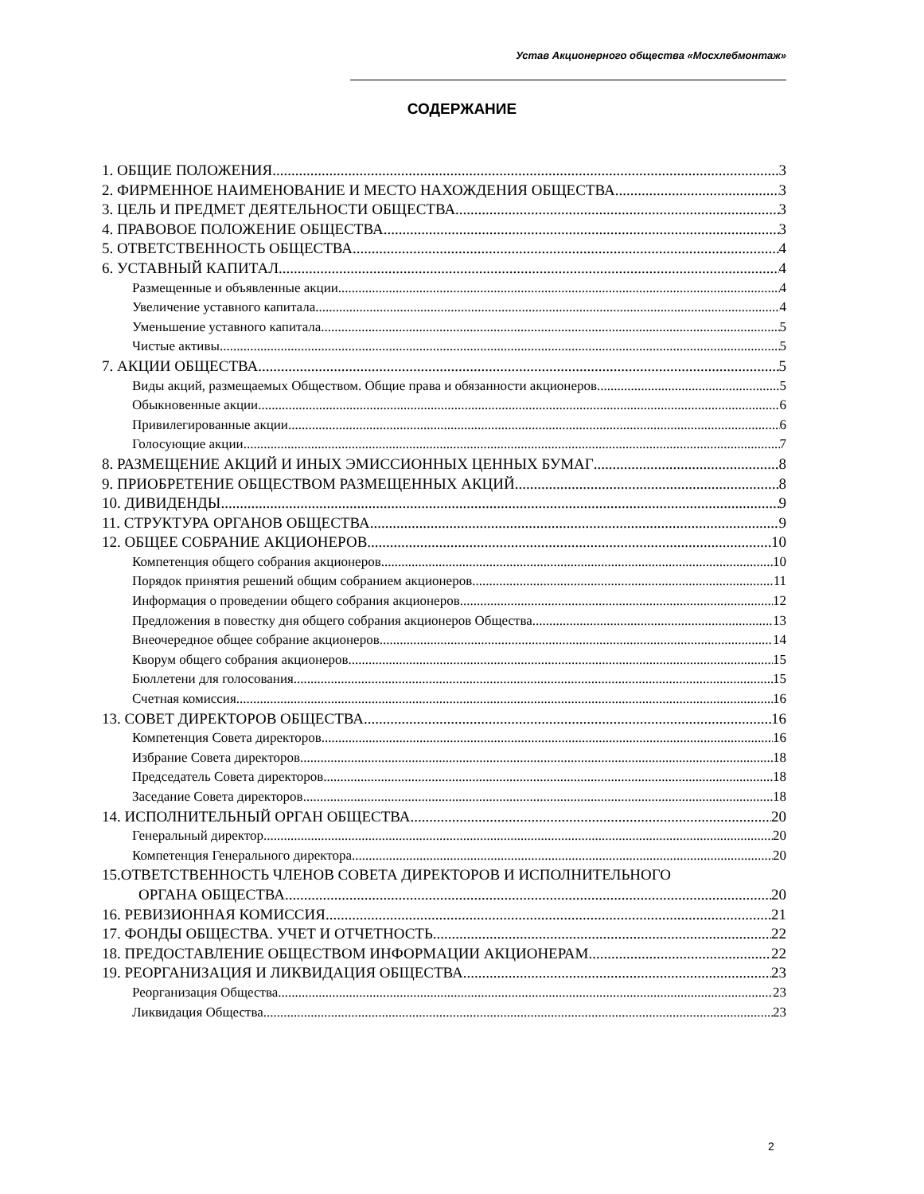Устав Акционерного общества «Мосхлебмонтаж»
СОДЕРЖАНИЕ
1. ОБЩИЕ ПОЛОЖЕНИЯ 3
2. ФИРМЕННОЕ НАИМЕНОВАНИЕ И МЕСТО НАХОЖДЕНИЯ ОБЩЕСТВА 3
3. ЦЕЛЬ И ПРЕДМЕТ ДЕЯТЕЛЬНОСТИ ОБЩЕСТВА 3
4. ПРАВОВОЕ ПОЛОЖЕНИЕ ОБЩЕСТВА 3
5. ОТВЕТСТВЕННОСТЬ ОБЩЕСТВА 4
6. УСТАВНЫЙ КАПИТАЛ 4
Размещенные и объявленные акции 4
Увеличение уставного капитала 4
Уменьшение уставного капитала 5
Чистые активы 5
7. АКЦИИ ОБЩЕСТВА 5
Виды акций, размещаемых Обществом. Общие права и обязанности акционеров 5
Обыкновенные акции 6
Привилегированные акции 6
Голосующие акции 7
8. РАЗМЕЩЕНИЕ АКЦИЙ И ИНЫХ ЭМИССИОННЫХ ЦЕННЫХ БУМАГ 8
9. ПРИОБРЕТЕНИЕ ОБЩЕСТВОМ РАЗМЕЩЕННЫХ АКЦИЙ 8
10. ДИВИДЕНДЫ 9
11. СТРУКТУРА ОРГАНОВ ОБЩЕСТВА 9
12. ОБЩЕЕ СОБРАНИЕ АКЦИОНЕРОВ 10
Компетенция общего собрания акционеров 10
Порядок принятия решений общим собранием акционеров 11
Информация о проведении общего собрания акционеров 12
Предложения в повестку дня общего собрания акционеров Общества 13
Внеочередное общее собрание акционеров 14
Кворум общего собрания акционеров 15
Бюллетени для голосования 15
Счетная комиссия 16
13. СОВЕТ ДИРЕКТОРОВ ОБЩЕСТВА 16
Компетенция Совета директоров 16
Избрание Совета директоров 18
Председатель Совета директоров 18
Заседание Совета директоров 18
14. ИСПОЛНИТЕЛЬНЫЙ ОРГАН ОБЩЕСТВА 20
Генеральный директор 20
Компетенция Генерального директора 20
15.ОТВЕТСТВЕННОСТЬ ЧЛЕНОВ СОВЕТА ДИРЕКТОРОВ И ИСПОЛНИТЕЛЬНОГО
ОРГАНА ОБЩЕСТВА 20
16. РЕВИЗИОННАЯ КОМИССИЯ 21
17. ФОНДЫ ОБЩЕСТВА. УЧЕТ И ОТЧЕТНОСТЬ 22
18. ПРЕДОСТАВЛЕНИЕ ОБЩЕСТВОМ ИНФОРМАЦИИ АКЦИОНЕРАМ 22
19. РЕОРГАНИЗАЦИЯ И ЛИКВИДАЦИЯ ОБЩЕСТВА 23
Реорганизация Общества 23
Ликвидация Общества 23
2